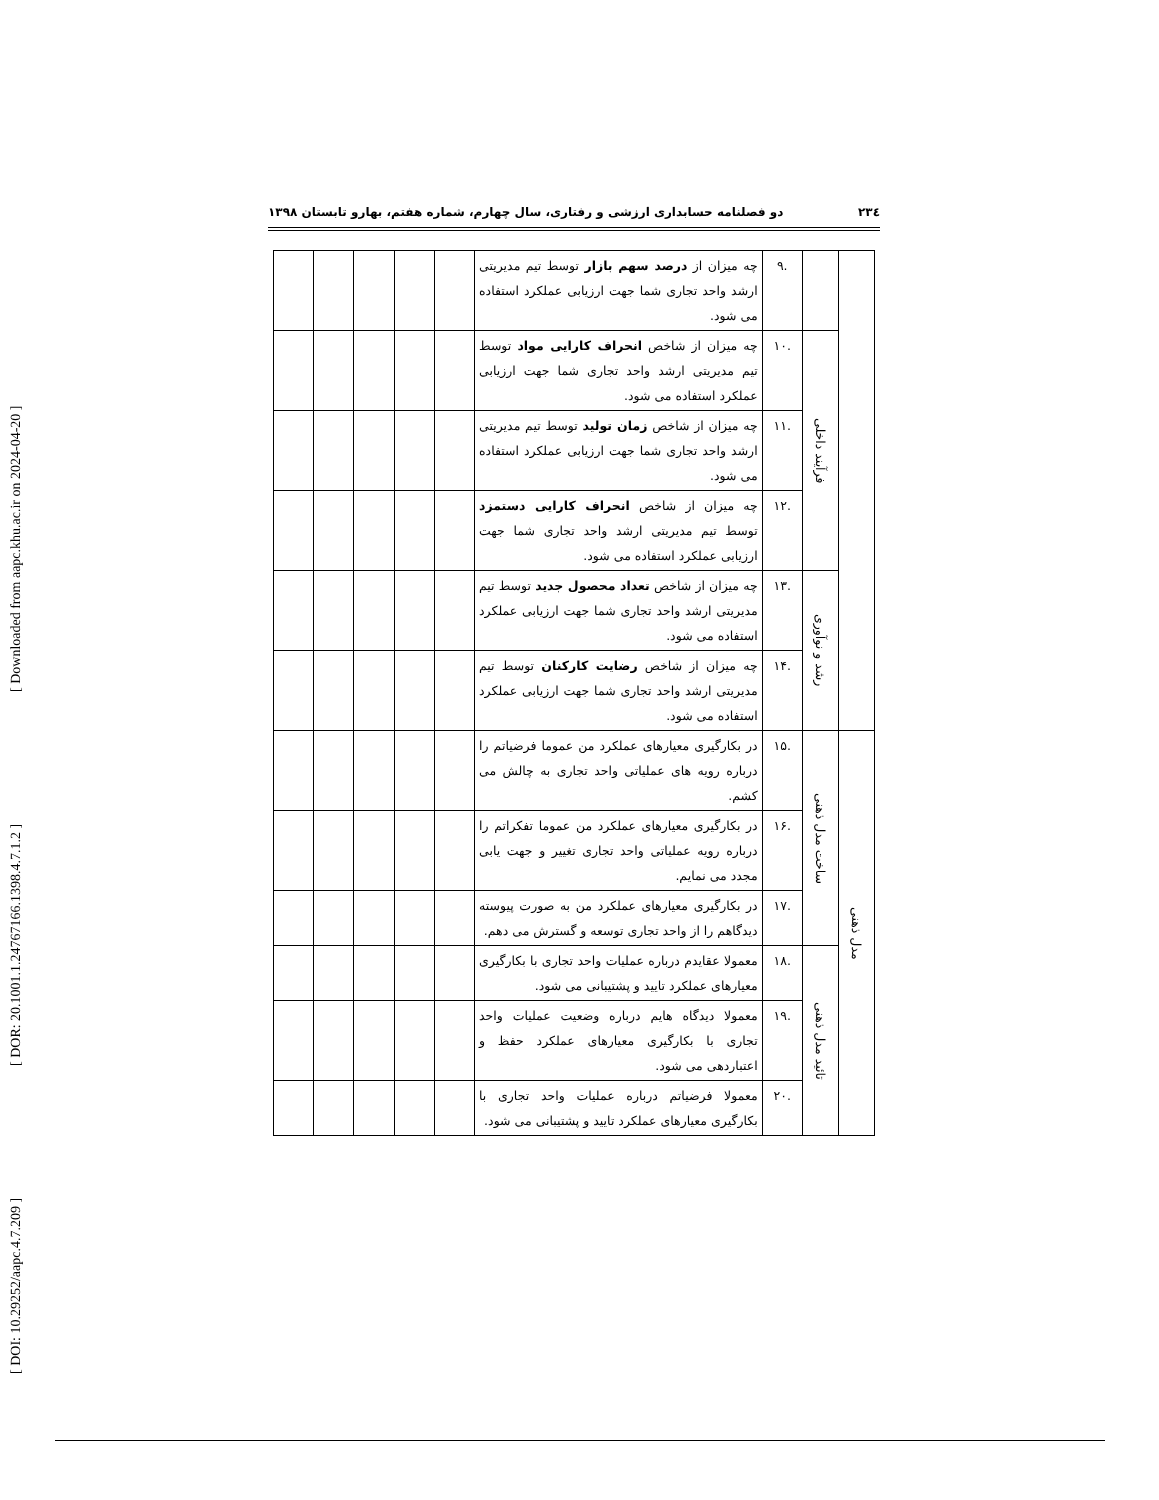[ DOI: 10.29252/aapc.4.7.209 ] [ DOR: 20.1001.1.24767166.1398.4.7.1.2 ] [ Downloaded from aapc.khu.ac.ir on 2024-04-20 ]
۲۳٤ دو فصلنامه حسابداری ارزشی و رفتاری، سال چهارم، شماره هفتم، بهارو تابستان ۱۳۹۸
| | | .۹ | چه میزان از درصد سهم بازار توسط تیم مدیریتی ارشد واحد تجاری شما جهت ارزیابی عملکرد استفاده می شود. | | | | | |
| | فرآیند داخلی | .۱۰ | چه میزان از شاخص انحراف کارایی مواد توسط تیم مدیریتی ارشد واحد تجاری شما جهت ارزیابی عملکرد استفاده می شود. | | | | | |
| | | .۱۱ | چه میزان از شاخص زمان تولید توسط تیم مدیریتی ارشد واحد تجاری شما جهت ارزیابی عملکرد استفاده می شود. | | | | | |
| | | .۱۲ | چه میزان از شاخص انحراف کارایی دستمزد توسط تیم مدیریتی ارشد واحد تجاری شما جهت ارزیابی عملکرد استفاده می شود. | | | | | |
| | رشد و نوآوری | .۱۳ | چه میزان از شاخص تعداد محصول جدید توسط تیم مدیریتی ارشد واحد تجاری شما جهت ارزیابی عملکرد استفاده می شود. | | | | | |
| | | .۱۴ | چه میزان از شاخص رضایت کارکنان توسط تیم مدیریتی ارشد واحد تجاری شما جهت ارزیابی عملکرد استفاده می شود. | | | | | |
| مدل ذهنی | ساخت مدل ذهنی | .۱۵ | در بکارگیری معیارهای عملکرد من عموما فرضیاتم را درباره رویه های عملیاتی واحد تجاری به چالش می کشم. | | | | | |
| | | .۱۶ | در بکارگیری معیارهای عملکرد من عموما تفکراتم را درباره رویه عملیاتی واحد تجاری تغییر و جهت یابی مجدد می نمایم. | | | | | |
| | | .۱۷ | در بکارگیری معیارهای عملکرد من به صورت پیوسته دیدگاهم را از واحد تجاری توسعه و گسترش می دهم. | | | | | |
| | تائید مدل ذهنی | .۱۸ | معمولا عقایدم درباره عملیات واحد تجاری با بکارگیری معیارهای عملکرد تایید و پشتیبانی می شود. | | | | | |
| | | .۱۹ | معمولا دیدگاه هایم درباره وضعیت عملیات واحد تجاری با بکارگیری معیارهای عملکرد حفظ و اعتباردهی می شود. | | | | | |
| | | .۲۰ | معمولا فرضیاتم درباره عملیات واحد تجاری با بکارگیری معیارهای عملکرد تایید و پشتیبانی می شود. | | | | | |